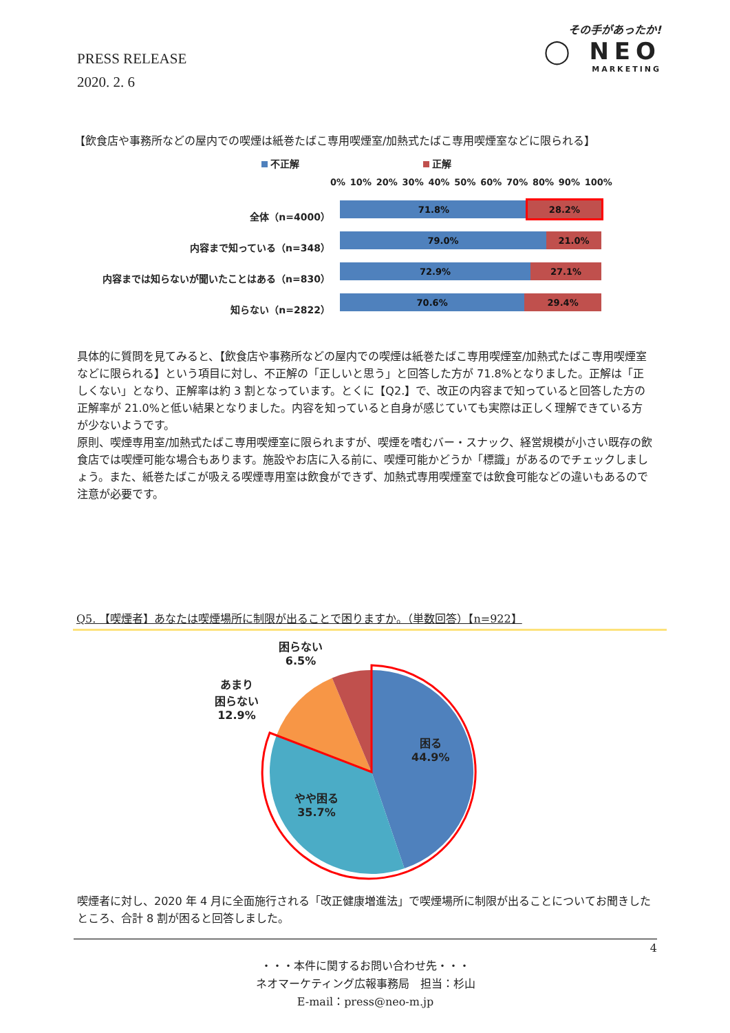PRESS RELEASE
2020. 2. 6
その手があったか!
◯ NEO
MARKETING
【飲食店や事務所などの屋内での喫煙は紙巻たばこ専用喫煙室/加熱式たばこ専用喫煙室などに限られる】
不正解 正解
全体（n=4000）
内容まで知っている（n=348）
内容までは知らないが聞いたことはある（n=830）
知らない（n=2822）
0% 10% 20% 30% 40% 50% 60% 70% 80% 90% 100%
71.8% 28.2%
79.0% 21.0%
72.9% 27.1%
70.6% 29.4%
具体的に質問を見てみると、【飲食店や事務所などの屋内での喫煙は紙巻たばこ専用喫煙室/加熱式たばこ専用喫煙室などに限られる】という項目に対し、不正解の「正しいと思う」と回答した方が 71.8%となりました。正解は「正しくない」となり、正解率は約 3 割となっています。とくに【Q2.】で、改正の内容まで知っていると回答した方の正解率が 21.0%と低い結果となりました。内容を知っていると自身が感じていても実際は正しく理解できている方が少ないようです。
原則、喫煙専用室/加熱式たばこ専用喫煙室に限られますが、喫煙を嗜むバー・スナック、経営規模が小さい既存の飲食店では喫煙可能な場合もあります。施設やお店に入る前に、喫煙可能かどうか「標識」があるのでチェックしましょう。また、紙巻たばこが吸える喫煙専用室は飲食ができず、加熱式専用喫煙室では飲食可能などの違いもあるので注意が必要です。
Q5. 【喫煙者】あなたは喫煙場所に制限が出ることで困りますか。（単数回答）【n=922】
困らない
6.5%
あまり
困らない
12.9%
困る
44.9%
やや困る
35.7%
喫煙者に対し、2020 年 4 月に全面施行される「改正健康増進法」で喫煙場所に制限が出ることについてお聞きしたところ、合計 8 割が困ると回答しました。
4
・・・本件に関するお問い合わせ先・・・
ネオマーケティング広報事務局　担当：杉山
E-mail：press@neo-m.jp